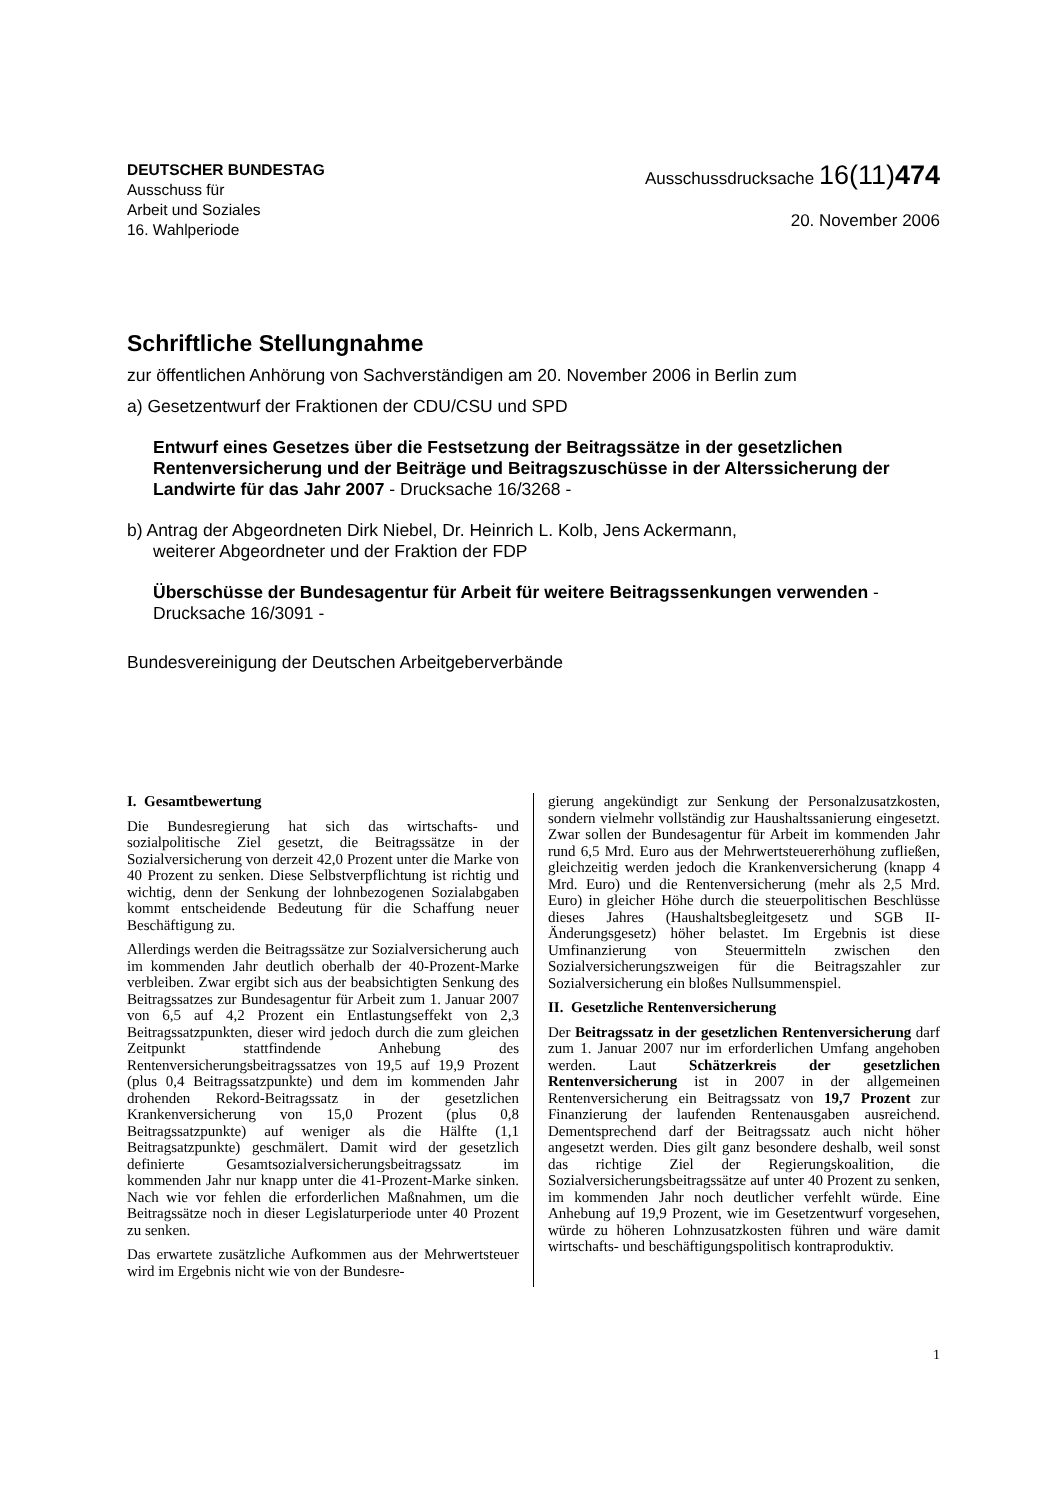DEUTSCHER BUNDESTAG
Ausschuss für
Arbeit und Soziales
16. Wahlperiode
Ausschussdrucksache 16(11)474
20. November 2006
Schriftliche Stellungnahme
zur öffentlichen Anhörung von Sachverständigen am 20. November 2006 in Berlin zum
a) Gesetzentwurf der Fraktionen der CDU/CSU und SPD
Entwurf eines Gesetzes über die Festsetzung der Beitragssätze in der gesetzlichen Rentenversicherung und der Beiträge und Beitragszuschüsse in der Alterssicherung der Landwirte für das Jahr 2007 - Drucksache 16/3268 -
b) Antrag der Abgeordneten Dirk Niebel, Dr. Heinrich L. Kolb, Jens Ackermann,
weiterer Abgeordneter und der Fraktion der FDP
Überschüsse der Bundesagentur für Arbeit für weitere Beitragssenkungen verwenden - Drucksache 16/3091 -
Bundesvereinigung der Deutschen Arbeitgeberverbände
I. Gesamtbewertung
Die Bundesregierung hat sich das wirtschafts- und sozialpolitische Ziel gesetzt, die Beitragssätze in der Sozialversicherung von derzeit 42,0 Prozent unter die Marke von 40 Prozent zu senken. Diese Selbstverpflichtung ist richtig und wichtig, denn der Senkung der lohnbezogenen Sozialabgaben kommt entscheidende Bedeutung für die Schaffung neuer Beschäftigung zu.
Allerdings werden die Beitragssätze zur Sozialversicherung auch im kommenden Jahr deutlich oberhalb der 40-Prozent-Marke verbleiben. Zwar ergibt sich aus der beabsichtigten Senkung des Beitragssatzes zur Bundesagentur für Arbeit zum 1. Januar 2007 von 6,5 auf 4,2 Prozent ein Entlastungseffekt von 2,3 Beitragssatzpunkten, dieser wird jedoch durch die zum gleichen Zeitpunkt stattfindende Anhebung des Rentenversicherungsbeitragssatzes von 19,5 auf 19,9 Prozent (plus 0,4 Beitragssatzpunkte) und dem im kommenden Jahr drohenden Rekord-Beitragssatz in der gesetzlichen Krankenversicherung von 15,0 Prozent (plus 0,8 Beitragssatzpunkte) auf weniger als die Hälfte (1,1 Beitragsatzpunkte) geschmälert. Damit wird der gesetzlich definierte Gesamtsozialversicherungsbeitragssatz im kommenden Jahr nur knapp unter die 41-Prozent-Marke sinken. Nach wie vor fehlen die erforderlichen Maßnahmen, um die Beitragssätze noch in dieser Legislaturperiode unter 40 Prozent zu senken.
Das erwartete zusätzliche Aufkommen aus der Mehrwertsteuer wird im Ergebnis nicht wie von der Bundesre-
gierung angekündigt zur Senkung der Personalzusatzkosten, sondern vielmehr vollständig zur Haushaltssanierung eingesetzt. Zwar sollen der Bundesagentur für Arbeit im kommenden Jahr rund 6,5 Mrd. Euro aus der Mehrwertsteuererhöhung zufließen, gleichzeitig werden jedoch die Krankenversicherung (knapp 4 Mrd. Euro) und die Rentenversicherung (mehr als 2,5 Mrd. Euro) in gleicher Höhe durch die steuerpolitischen Beschlüsse dieses Jahres (Haushaltsbegleitgesetz und SGB II-Änderungsgesetz) höher belastet. Im Ergebnis ist diese Umfinanzierung von Steuermitteln zwischen den Sozialversicherungszweigen für die Beitragszahler zur Sozialversicherung ein bloßes Nullsummenspiel.
II. Gesetzliche Rentenversicherung
Der Beitragssatz in der gesetzlichen Rentenversicherung darf zum 1. Januar 2007 nur im erforderlichen Umfang angehoben werden. Laut Schätzerkreis der gesetzlichen Rentenversicherung ist in 2007 in der allgemeinen Rentenversicherung ein Beitragssatz von 19,7 Prozent zur Finanzierung der laufenden Rentenausgaben ausreichend. Dementsprechend darf der Beitragssatz auch nicht höher angesetzt werden. Dies gilt ganz besondere deshalb, weil sonst das richtige Ziel der Regierungskoalition, die Sozialversicherungsbeitragssätze auf unter 40 Prozent zu senken, im kommenden Jahr noch deutlicher verfehlt würde. Eine Anhebung auf 19,9 Prozent, wie im Gesetzentwurf vorgesehen, würde zu höheren Lohnzusatzkosten führen und wäre damit wirtschafts- und beschäftigungspolitisch kontraproduktiv.
1